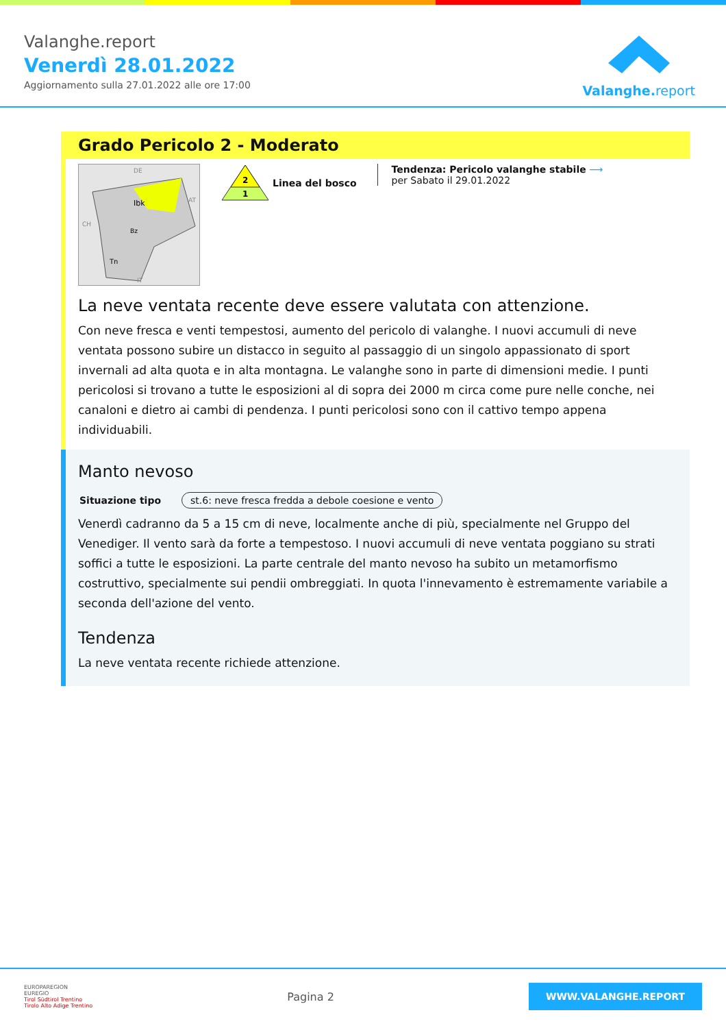Valanghe.report
Venerdì 28.01.2022
Aggiornamento sulla 27.01.2022 alle ore 17:00
Valanghe.report
Grado Pericolo 2 - Moderato
Ibk
Bz
Tn
DE
AT
CH
IT
2
1
Linea del bosco
Tendenza: Pericolo valanghe stabile ⟶
per Sabato il 29.01.2022
La neve ventata recente deve essere valutata con attenzione.
Con neve fresca e venti tempestosi, aumento del pericolo di valanghe. I nuovi accumuli di neve ventata possono subire un distacco in seguito al passaggio di un singolo appassionato di sport invernali ad alta quota e in alta montagna. Le valanghe sono in parte di dimensioni medie. I punti pericolosi si trovano a tutte le esposizioni al di sopra dei 2000 m circa come pure nelle conche, nei canaloni e dietro ai cambi di pendenza. I punti pericolosi sono con il cattivo tempo appena individuabili.
Manto nevoso
Situazione tipo st.6: neve fresca fredda a debole coesione e vento
Venerdì cadranno da 5 a 15 cm di neve, localmente anche di più, specialmente nel Gruppo del Venediger. Il vento sarà da forte a tempestoso. I nuovi accumuli di neve ventata poggiano su strati soffici a tutte le esposizioni. La parte centrale del manto nevoso ha subito un metamorfismo costruttivo, specialmente sui pendii ombreggiati. In quota l'innevamento è estremamente variabile a seconda dell'azione del vento.
Tendenza
La neve ventata recente richiede attenzione.
EUROPAREGION
EUREGIO
Tirol Südtirol Trentino
Tirolo Alto Adige Trentino
Pagina 2
WWW.VALANGHE.REPORT